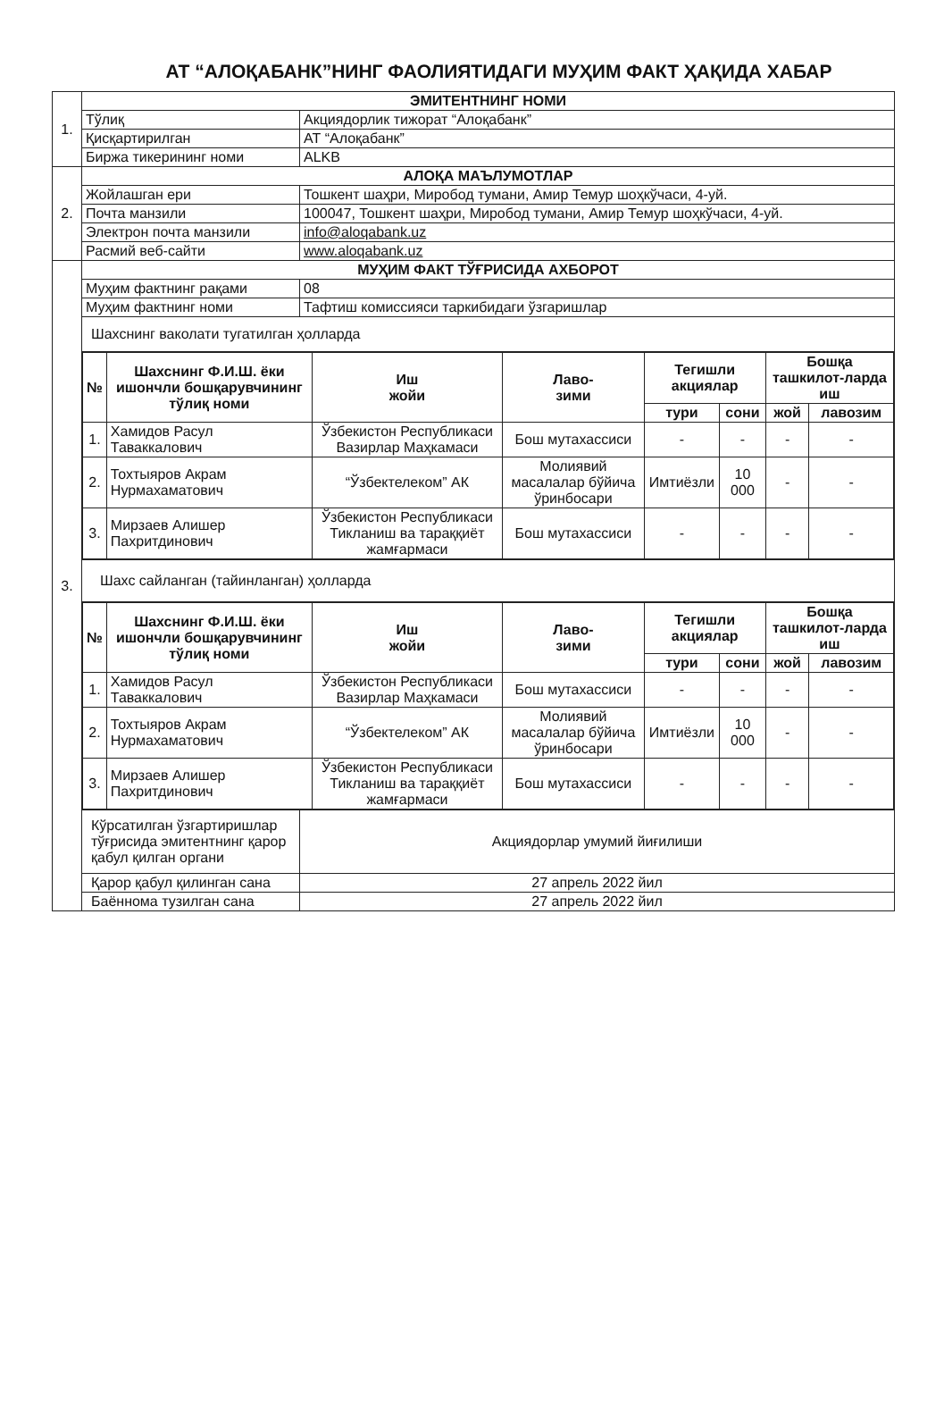АТ “АЛОҚАБАНК”НИНГ ФАОЛИЯТИДАГИ МУҲИМ ФАКТ ҲАҚИДА ХАБАР
| 1. | ЭМИТЕНТНИНГ НОМИ | |
| | Тўлиқ | Акциядорлик тижорат “Алоқабанк” |
| | Қисқартирилган | АТ “Алоқабанк” |
| | Биржа тикерининг номи | ALKB |
| 2. | АЛОҚА МАЪЛУМОТЛАР | |
| | Жойлашган ери | Тошкент шаҳри, Миробод тумани, Амир Темур шоҳкўчаси, 4-уй. |
| | Почта манзили | 100047, Тошкент шаҳри, Миробод тумани, Амир Темур шоҳкўчаси, 4-уй. |
| | Электрон почта манзили | info@aloqabank.uz |
| | Расмий веб-сайти | www.aloqabank.uz |
| 3. | МУҲИМ ФАКТ ТЎҒРИСИДА АХБОРОТ | |
| | Муҳим фактнинг рақами | 08 |
| | Муҳим фактнинг номи | Тафтиш комиссияси таркибидаги ўзгаришлар |
| | Шахснинг ваколати тугатилган ҳолларда | |
| | / № / Шахснинг Ф.И.Ш. ёки ишончли бошқарувчининг тўлиқ номи / Иш жойи / Лаво- зими / Тегишли акциялар / / Бошқа ташкилот-ларда иш / / / --- / --- / --- / --- / --- / --- / --- / --- / / / / / / тури / сони / жой / лавозим / / 1. / Хамидов Расул Таваккалович / Ўзбекистон Республикаси Вазирлар Маҳкамаси / Бош мутахассиси / - / - / - / - / / 2. / Тохтыяров Акрам Нурмахаматович / “Ўзбектелеком” АК / Молиявий масалалар бўйича ўринбосари / Имтиёзли / 10 000 / - / - / / 3. / Мирзаев Алишер Пахритдинович / Ўзбекистон Республикаси Тикланиш ва тараққиёт жамғармаси / Бош мутахассиси / - / - / - / - / | |
| | Шахс сайланган (тайинланган) ҳолларда | |
| | / № / Шахснинг Ф.И.Ш. ёки ишончли бошқарувчининг тўлиқ номи / Иш жойи / Лаво- зими / Тегишли акциялар / / Бошқа ташкилот-ларда иш / / / --- / --- / --- / --- / --- / --- / --- / --- / / / / / / тури / сони / жой / лавозим / / 1. / Хамидов Расул Таваккалович / Ўзбекистон Республикаси Вазирлар Маҳкамаси / Бош мутахассиси / - / - / - / - / / 2. / Тохтыяров Акрам Нурмахаматович / “Ўзбектелеком” АК / Молиявий масалалар бўйича ўринбосари / Имтиёзли / 10 000 / - / - / / 3. / Мирзаев Алишер Пахритдинович / Ўзбекистон Республикаси Тикланиш ва тараққиёт жамғармаси / Бош мутахассиси / - / - / - / - / | |
| | Кўрсатилган ўзгартиришлар тўғрисида эмитентнинг қарор қабул қилган органи | Акциядорлар умумий йиғилиши |
| | Қарор қабул қилинган сана | 27 апрель 2022 йил |
| | Баённома тузилган сана | 27 апрель 2022 йил |